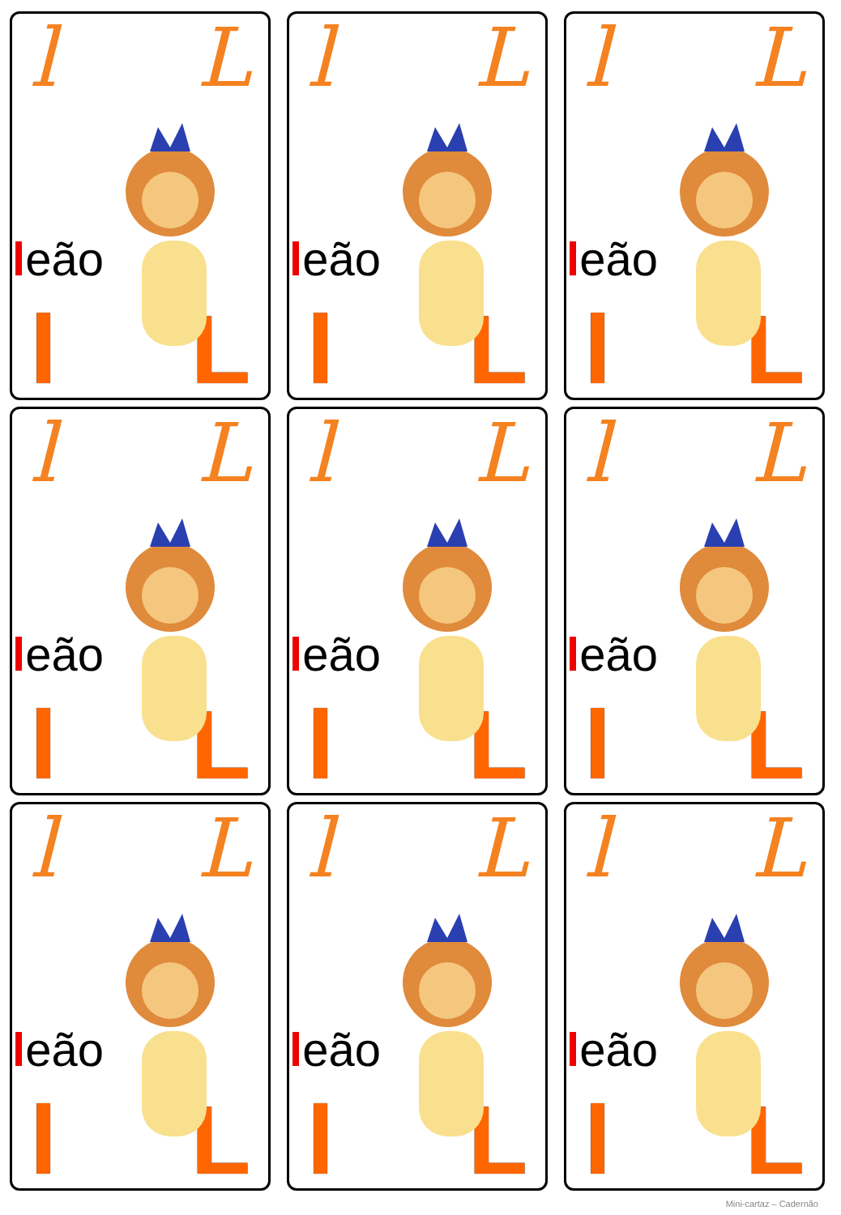l L
leão
l L
l L
leão
l L
l L
leão
l L
l L
leão
l L
l L
leão
l L
l L
leão
l L
l L
leão
l L
l L
leão
l L
l L
leão
l L
Mini-cartaz – Cadernão